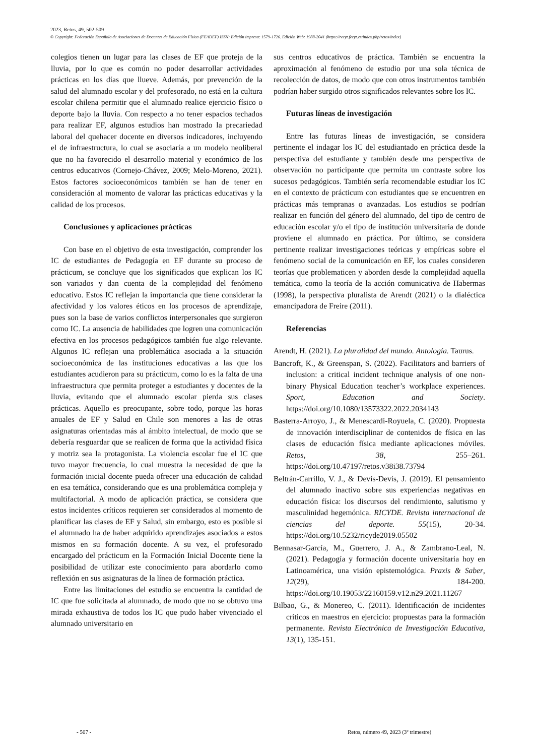2023, Retos, 49, 502-509
© Copyright: Federación Española de Asociaciones de Docentes de Educación Física (FEADEF) ISSN: Edición impresa: 1579-1726. Edición Web: 1988-2041 (https://recyt.fecyt.es/index.php/retos/index)
colegios tienen un lugar para las clases de EF que proteja de la lluvia, por lo que es común no poder desarrollar actividades prácticas en los días que llueve. Además, por prevención de la salud del alumnado escolar y del profesorado, no está en la cultura escolar chilena permitir que el alumnado realice ejercicio físico o deporte bajo la lluvia. Con respecto a no tener espacios techados para realizar EF, algunos estudios han mostrado la precariedad laboral del quehacer docente en diversos indicadores, incluyendo el de infraestructura, lo cual se asociaría a un modelo neoliberal que no ha favorecido el desarrollo material y económico de los centros educativos (Cornejo-Chávez, 2009; Melo-Moreno, 2021). Estos factores socioeconómicos también se han de tener en consideración al momento de valorar las prácticas educativas y la calidad de los procesos.
Conclusiones y aplicaciones prácticas
Con base en el objetivo de esta investigación, comprender los IC de estudiantes de Pedagogía en EF durante su proceso de prácticum, se concluye que los significados que explican los IC son variados y dan cuenta de la complejidad del fenómeno educativo. Estos IC reflejan la importancia que tiene considerar la afectividad y los valores éticos en los procesos de aprendizaje, pues son la base de varios conflictos interpersonales que surgieron como IC. La ausencia de habilidades que logren una comunicación efectiva en los procesos pedagógicos también fue algo relevante. Algunos IC reflejan una problemática asociada a la situación socioeconómica de las instituciones educativas a las que los estudiantes acudieron para su prácticum, como lo es la falta de una infraestructura que permita proteger a estudiantes y docentes de la lluvia, evitando que el alumnado escolar pierda sus clases prácticas. Aquello es preocupante, sobre todo, porque las horas anuales de EF y Salud en Chile son menores a las de otras asignaturas orientadas más al ámbito intelectual, de modo que se debería resguardar que se realicen de forma que la actividad física y motriz sea la protagonista. La violencia escolar fue el IC que tuvo mayor frecuencia, lo cual muestra la necesidad de que la formación inicial docente pueda ofrecer una educación de calidad en esa temática, considerando que es una problemática compleja y multifactorial. A modo de aplicación práctica, se considera que estos incidentes críticos requieren ser considerados al momento de planificar las clases de EF y Salud, sin embargo, esto es posible si el alumnado ha de haber adquirido aprendizajes asociados a estos mismos en su formación docente. A su vez, el profesorado encargado del prácticum en la Formación Inicial Docente tiene la posibilidad de utilizar este conocimiento para abordarlo como reflexión en sus asignaturas de la línea de formación práctica.
Entre las limitaciones del estudio se encuentra la cantidad de IC que fue solicitada al alumnado, de modo que no se obtuvo una mirada exhaustiva de todos los IC que pudo haber vivenciado el alumnado universitario en
sus centros educativos de práctica. También se encuentra la aproximación al fenómeno de estudio por una sola técnica de recolección de datos, de modo que con otros instrumentos también podrían haber surgido otros significados relevantes sobre los IC.
Futuras líneas de investigación
Entre las futuras líneas de investigación, se considera pertinente el indagar los IC del estudiantado en práctica desde la perspectiva del estudiante y también desde una perspectiva de observación no participante que permita un contraste sobre los sucesos pedagógicos. También sería recomendable estudiar los IC en el contexto de prácticum con estudiantes que se encuentren en prácticas más tempranas o avanzadas. Los estudios se podrían realizar en función del género del alumnado, del tipo de centro de educación escolar y/o el tipo de institución universitaria de donde proviene el alumnado en práctica. Por último, se considera pertinente realizar investigaciones teóricas y empíricas sobre el fenómeno social de la comunicación en EF, los cuales consideren teorías que problematicen y aborden desde la complejidad aquella temática, como la teoría de la acción comunicativa de Habermas (1998), la perspectiva pluralista de Arendt (2021) o la dialéctica emancipadora de Freire (2011).
Referencias
Arendt, H. (2021). La pluralidad del mundo. Antología. Taurus.
Bancroft, K., & Greenspan, S. (2022). Facilitators and barriers of inclusion: a critical incident technique analysis of one non-binary Physical Education teacher’s workplace experiences. Sport, Education and Society. https://doi.org/10.1080/13573322.2022.2034143
Basterra-Arroyo, J., & Menescardi-Royuela, C. (2020). Propuesta de innovación interdisciplinar de contenidos de física en las clases de educación física mediante aplicaciones móviles. Retos, 38, 255–261. https://doi.org/10.47197/retos.v38i38.73794
Beltrán-Carrillo, V. J., & Devís-Devís, J. (2019). El pensamiento del alumnado inactivo sobre sus experiencias negativas en educación física: los discursos del rendimiento, salutismo y masculinidad hegemónica. RICYDE. Revista internacional de ciencias del deporte. 55(15), 20-34. https://doi.org/10.5232/ricyde2019.05502
Bennasar-García, M., Guerrero, J. A., & Zambrano-Leal, N. (2021). Pedagogía y formación docente universitaria hoy en Latinoamérica, una visión epistemológica. Praxis & Saber, 12(29), 184-200. https://doi.org/10.19053/22160159.v12.n29.2021.11267
Bilbao, G., & Monereo, C. (2011). Identificación de incidentes críticos en maestros en ejercicio: propuestas para la formación permanente. Revista Electrónica de Investigación Educativa, 13(1), 135-151.
- 507 -
Retos, número 49, 2023 (3º trimestre)